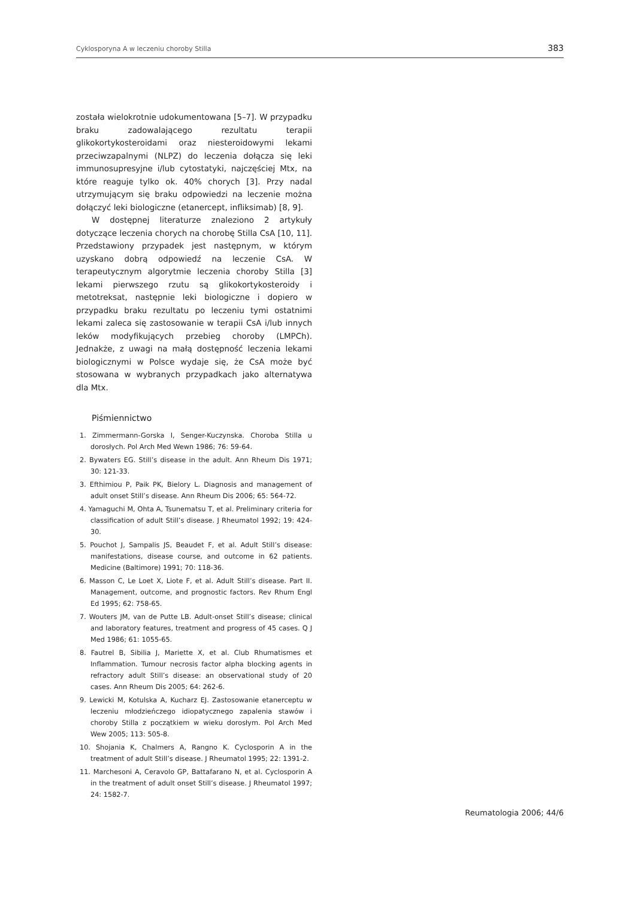Cyklosporyna A w leczeniu choroby Stilla 383
została wielokrotnie udokumentowana [5–7]. W przypadku braku zadowalającego rezultatu terapii glikokortykosteroidami oraz niesteroidowymi lekami przeciwzapalnymi (NLPZ) do leczenia dołącza się leki immunosupresyjne i/lub cytostatyki, najczęściej Mtx, na które reaguje tylko ok. 40% chorych [3]. Przy nadal utrzymującym się braku odpowiedzi na leczenie można dołączyć leki biologiczne (etanercept, infliksimab) [8, 9].
W dostępnej literaturze znaleziono 2 artykuły dotyczące leczenia chorych na chorobę Stilla CsA [10, 11]. Przedstawiony przypadek jest następnym, w którym uzyskano dobrą odpowiedź na leczenie CsA. W terapeutycznym algorytmie leczenia choroby Stilla [3] lekami pierwszego rzutu są glikokortykosteroidy i metotreksat, następnie leki biologiczne i dopiero w przypadku braku rezultatu po leczeniu tymi ostatnimi lekami zaleca się zastosowanie w terapii CsA i/lub innych leków modyfikujących przebieg choroby (LMPCh). Jednakże, z uwagi na małą dostępność leczenia lekami biologicznymi w Polsce wydaje się, że CsA może być stosowana w wybranych przypadkach jako alternatywa dla Mtx.
Piśmiennictwo
1. Zimmermann-Gorska I, Senger-Kuczynska. Choroba Stilla u dorosłych. Pol Arch Med Wewn 1986; 76: 59-64.
2. Bywaters EG. Still’s disease in the adult. Ann Rheum Dis 1971; 30: 121-33.
3. Efthimiou P, Paik PK, Bielory L. Diagnosis and management of adult onset Still’s disease. Ann Rheum Dis 2006; 65: 564-72.
4. Yamaguchi M, Ohta A, Tsunematsu T, et al. Preliminary criteria for classification of adult Still’s disease. J Rheumatol 1992; 19: 424-30.
5. Pouchot J, Sampalis JS, Beaudet F, et al. Adult Still’s disease: manifestations, disease course, and outcome in 62 patients. Medicine (Baltimore) 1991; 70: 118-36.
6. Masson C, Le Loet X, Liote F, et al. Adult Still’s disease. Part II. Management, outcome, and prognostic factors. Rev Rhum Engl Ed 1995; 62: 758-65.
7. Wouters JM, van de Putte LB. Adult-onset Still’s disease; clinical and laboratory features, treatment and progress of 45 cases. Q J Med 1986; 61: 1055-65.
8. Fautrel B, Sibilia J, Mariette X, et al. Club Rhumatismes et Inflammation. Tumour necrosis factor alpha blocking agents in refractory adult Still’s disease: an observational study of 20 cases. Ann Rheum Dis 2005; 64: 262-6.
9. Lewicki M, Kotulska A, Kucharz EJ. Zastosowanie etanerceptu w leczeniu młodzieńczego idiopatycznego zapalenia stawów i choroby Stilla z początkiem w wieku dorosłym. Pol Arch Med Wew 2005; 113: 505-8.
10. Shojania K, Chalmers A, Rangno K. Cyclosporin A in the treatment of adult Still’s disease. J Rheumatol 1995; 22: 1391-2.
11. Marchesoni A, Ceravolo GP, Battafarano N, et al. Cyclosporin A in the treatment of adult onset Still’s disease. J Rheumatol 1997; 24: 1582-7.
Reumatologia 2006; 44/6